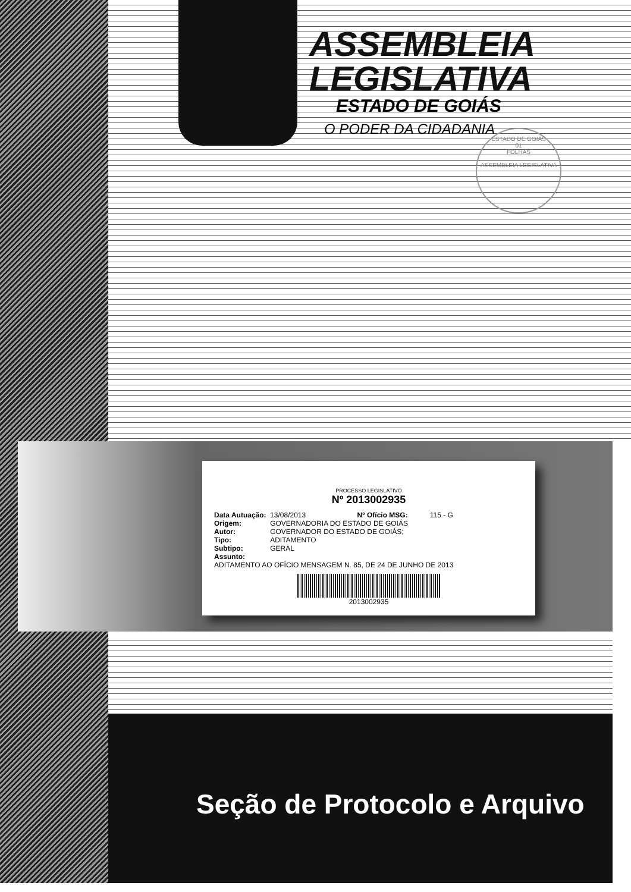ASSEMBLEIA
LEGISLATIVA
ESTADO DE GOIÁS
O PODER DA CIDADANIA
ESTADO DE GOIÁS
01
FOLHAS
ASSEMBLEIA LEGISLATIVA
PROCESSO LEGISLATIVO
Nº 2013002935
| Data Autuação: | 13/08/2013 | Nº Ofício MSG: | 115 - G |
| Origem: | GOVERNADORIA DO ESTADO DE GOIÁS | | |
| Autor: | GOVERNADOR DO ESTADO DE GOIÁS; | | |
| Tipo: | ADITAMENTO | | |
| Subtipo: | GERAL | | |
| Assunto: | | | |
| ADITAMENTO AO OFÍCIO MENSAGEM N. 85, DE 24 DE JUNHO DE 2013 | | | |
2013002935
Seção de Protocolo e Arquivo